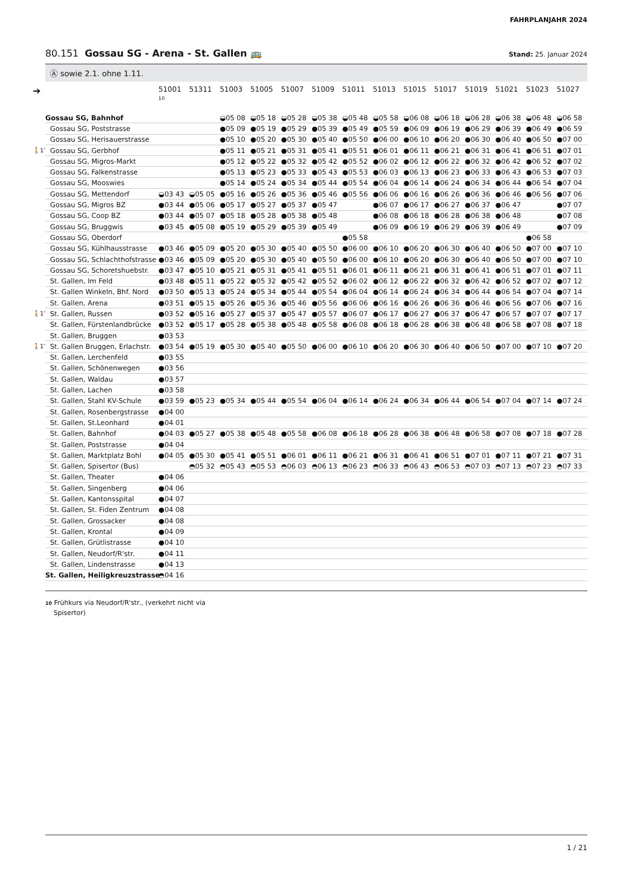FAHRPLANJAHR 2024
80.151 Gossau SG - Arena - St. Gallen 🚌
Stand: 25. Januar 2024
Ⓐ sowie 2.1. ohne 1.11.
| ➔ | | 51001 10 | 51311 | 51003 | 51005 | 51007 | 51009 | 51011 | 51013 | 51015 | 51017 | 51019 | 51021 | 51023 | 51027 |
| --- | --- | --- | --- | --- | --- | --- | --- | --- | --- | --- | --- | --- | --- | --- | --- |
| | Gossau SG, Bahnhof | | | ◒05 08 | ◒05 18 | ◒05 28 | ◒05 38 | ◒05 48 | ◒05 58 | ◒06 08 | ◒06 18 | ◒06 28 | ◒06 38 | ◒06 48 | ◒06 58 |
| | Gossau SG, Poststrasse | | | ●05 09 | ●05 19 | ●05 29 | ●05 39 | ●05 49 | ●05 59 | ●06 09 | ●06 19 | ●06 29 | ●06 39 | ●06 49 | ●06 59 |
| | Gossau SG, Herisauerstrasse | | | ●05 10 | ●05 20 | ●05 30 | ●05 40 | ●05 50 | ●06 00 | ●06 10 | ●06 20 | ●06 30 | ●06 40 | ●06 50 | ●07 00 |
| 🚶1’ | Gossau SG, Gerbhof | | | ●05 11 | ●05 21 | ●05 31 | ●05 41 | ●05 51 | ●06 01 | ●06 11 | ●06 21 | ●06 31 | ●06 41 | ●06 51 | ●07 01 |
| | Gossau SG, Migros-Markt | | | ●05 12 | ●05 22 | ●05 32 | ●05 42 | ●05 52 | ●06 02 | ●06 12 | ●06 22 | ●06 32 | ●06 42 | ●06 52 | ●07 02 |
| | Gossau SG, Falkenstrasse | | | ●05 13 | ●05 23 | ●05 33 | ●05 43 | ●05 53 | ●06 03 | ●06 13 | ●06 23 | ●06 33 | ●06 43 | ●06 53 | ●07 03 |
| | Gossau SG, Mooswies | | | ●05 14 | ●05 24 | ●05 34 | ●05 44 | ●05 54 | ●06 04 | ●06 14 | ●06 24 | ●06 34 | ●06 44 | ●06 54 | ●07 04 |
| | Gossau SG, Mettendorf | ◒03 43 | ◒05 05 | ●05 16 | ●05 26 | ●05 36 | ●05 46 | ●05 56 | ●06 06 | ●06 16 | ●06 26 | ●06 36 | ●06 46 | ●06 56 | ●07 06 |
| | Gossau SG, Migros BZ | ●03 44 | ●05 06 | ●05 17 | ●05 27 | ●05 37 | ●05 47 | | ●06 07 | ●06 17 | ●06 27 | ●06 37 | ●06 47 | | ●07 07 |
| | Gossau SG, Coop BZ | ●03 44 | ●05 07 | ●05 18 | ●05 28 | ●05 38 | ●05 48 | | ●06 08 | ●06 18 | ●06 28 | ●06 38 | ●06 48 | | ●07 08 |
| | Gossau SG, Bruggwis | ●03 45 | ●05 08 | ●05 19 | ●05 29 | ●05 39 | ●05 49 | | ●06 09 | ●06 19 | ●06 29 | ●06 39 | ●06 49 | | ●07 09 |
| | Gossau SG, Oberdorf | | | | | | | ●05 58 | | | | | | ●06 58 | |
| | Gossau SG, Kühlhausstrasse | ●03 46 | ●05 09 | ●05 20 | ●05 30 | ●05 40 | ●05 50 | ●06 00 | ●06 10 | ●06 20 | ●06 30 | ●06 40 | ●06 50 | ●07 00 | ●07 10 |
| | Gossau SG, Schlachthofstrasse | ●03 46 | ●05 09 | ●05 20 | ●05 30 | ●05 40 | ●05 50 | ●06 00 | ●06 10 | ●06 20 | ●06 30 | ●06 40 | ●06 50 | ●07 00 | ●07 10 |
| | Gossau SG, Schoretshuebstr. | ●03 47 | ●05 10 | ●05 21 | ●05 31 | ●05 41 | ●05 51 | ●06 01 | ●06 11 | ●06 21 | ●06 31 | ●06 41 | ●06 51 | ●07 01 | ●07 11 |
| | St. Gallen, Im Feld | ●03 48 | ●05 11 | ●05 22 | ●05 32 | ●05 42 | ●05 52 | ●06 02 | ●06 12 | ●06 22 | ●06 32 | ●06 42 | ●06 52 | ●07 02 | ●07 12 |
| | St. Gallen Winkeln, Bhf. Nord | ●03 50 | ●05 13 | ●05 24 | ●05 34 | ●05 44 | ●05 54 | ●06 04 | ●06 14 | ●06 24 | ●06 34 | ●06 44 | ●06 54 | ●07 04 | ●07 14 |
| | St. Gallen, Arena | ●03 51 | ●05 15 | ●05 26 | ●05 36 | ●05 46 | ●05 56 | ●06 06 | ●06 16 | ●06 26 | ●06 36 | ●06 46 | ●06 56 | ●07 06 | ●07 16 |
| 🚶1’ | St. Gallen, Russen | ●03 52 | ●05 16 | ●05 27 | ●05 37 | ●05 47 | ●05 57 | ●06 07 | ●06 17 | ●06 27 | ●06 37 | ●06 47 | ●06 57 | ●07 07 | ●07 17 |
| | St. Gallen, Fürstenlandbrücke | ●03 52 | ●05 17 | ●05 28 | ●05 38 | ●05 48 | ●05 58 | ●06 08 | ●06 18 | ●06 28 | ●06 38 | ●06 48 | ●06 58 | ●07 08 | ●07 18 |
| | St. Gallen, Bruggen | ●03 53 | | | | | | | | | | | | | |
| 🚶1’ | St. Gallen Bruggen, Erlachstr. | ●03 54 | ●05 19 | ●05 30 | ●05 40 | ●05 50 | ●06 00 | ●06 10 | ●06 20 | ●06 30 | ●06 40 | ●06 50 | ●07 00 | ●07 10 | ●07 20 |
| | St. Gallen, Lerchenfeld | ●03 55 | | | | | | | | | | | | | |
| | St. Gallen, Schönenwegen | ●03 56 | | | | | | | | | | | | | |
| | St. Gallen, Waldau | ●03 57 | | | | | | | | | | | | | |
| | St. Gallen, Lachen | ●03 58 | | | | | | | | | | | | | |
| | St. Gallen, Stahl KV-Schule | ●03 59 | ●05 23 | ●05 34 | ●05 44 | ●05 54 | ●06 04 | ●06 14 | ●06 24 | ●06 34 | ●06 44 | ●06 54 | ●07 04 | ●07 14 | ●07 24 |
| | St. Gallen, Rosenbergstrasse | ●04 00 | | | | | | | | | | | | | |
| | St. Gallen, St.Leonhard | ●04 01 | | | | | | | | | | | | | |
| | St. Gallen, Bahnhof | ●04 03 | ●05 27 | ●05 38 | ●05 48 | ●05 58 | ●06 08 | ●06 18 | ●06 28 | ●06 38 | ●06 48 | ●06 58 | ●07 08 | ●07 18 | ●07 28 |
| | St. Gallen, Poststrasse | ●04 04 | | | | | | | | | | | | | |
| | St. Gallen, Marktplatz Bohl | ●04 05 | ●05 30 | ●05 41 | ●05 51 | ●06 01 | ●06 11 | ●06 21 | ●06 31 | ●06 41 | ●06 51 | ●07 01 | ●07 11 | ●07 21 | ●07 31 |
| | St. Gallen, Spisertor (Bus) | | ◓05 32 | ◓05 43 | ◓05 53 | ◓06 03 | ◓06 13 | ◓06 23 | ◓06 33 | ◓06 43 | ◓06 53 | ◓07 03 | ◓07 13 | ◓07 23 | ◓07 33 |
| | St. Gallen, Theater | ●04 06 | | | | | | | | | | | | | |
| | St. Gallen, Singenberg | ●04 06 | | | | | | | | | | | | | |
| | St. Gallen, Kantonsspital | ●04 07 | | | | | | | | | | | | | |
| | St. Gallen, St. Fiden Zentrum | ●04 08 | | | | | | | | | | | | | |
| | St. Gallen, Grossacker | ●04 08 | | | | | | | | | | | | | |
| | St. Gallen, Krontal | ●04 09 | | | | | | | | | | | | | |
| | St. Gallen, Grütlistrasse | ●04 10 | | | | | | | | | | | | | |
| | St. Gallen, Neudorf/R'str. | ●04 11 | | | | | | | | | | | | | |
| | St. Gallen, Lindenstrasse | ●04 13 | | | | | | | | | | | | | |
| | St. Gallen, Heiligkreuzstrasse | ◓04 16 | | | | | | | | | | | | | |
10 Frühkurs via Neudorf/R'str., (verkehrt nicht via
Spisertor)
1 / 21